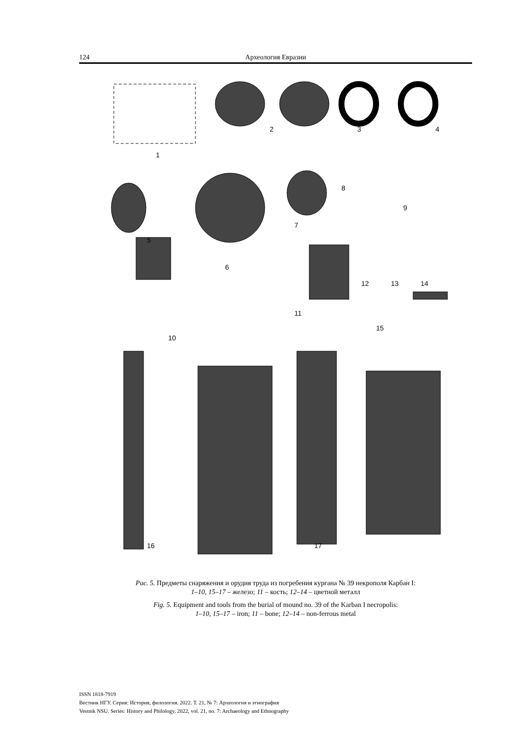124 Археология Евразии
1
2 3 4
5
6
7
8
9
10
11
12 13 14
15
16 17
Рис. 5. Предметы снаряжения и орудия труда из погребения кургана № 39 некрополя Карбан I:
1–10, 15–17 – железо; 11 – кость; 12–14 – цветной металл
Fig. 5. Equipment and tools from the burial of mound no. 39 of the Karban I necropolis:
1–10, 15–17 – iron; 11 – bone; 12–14 – non-ferrous metal
ISSN 1818-7919
Вестник НГУ. Серия: История, филология. 2022. Т. 21, № 7: Археология и этнография
Vestnik NSU. Series: History and Philology, 2022, vol. 21, no. 7: Archaeology and Ethnography